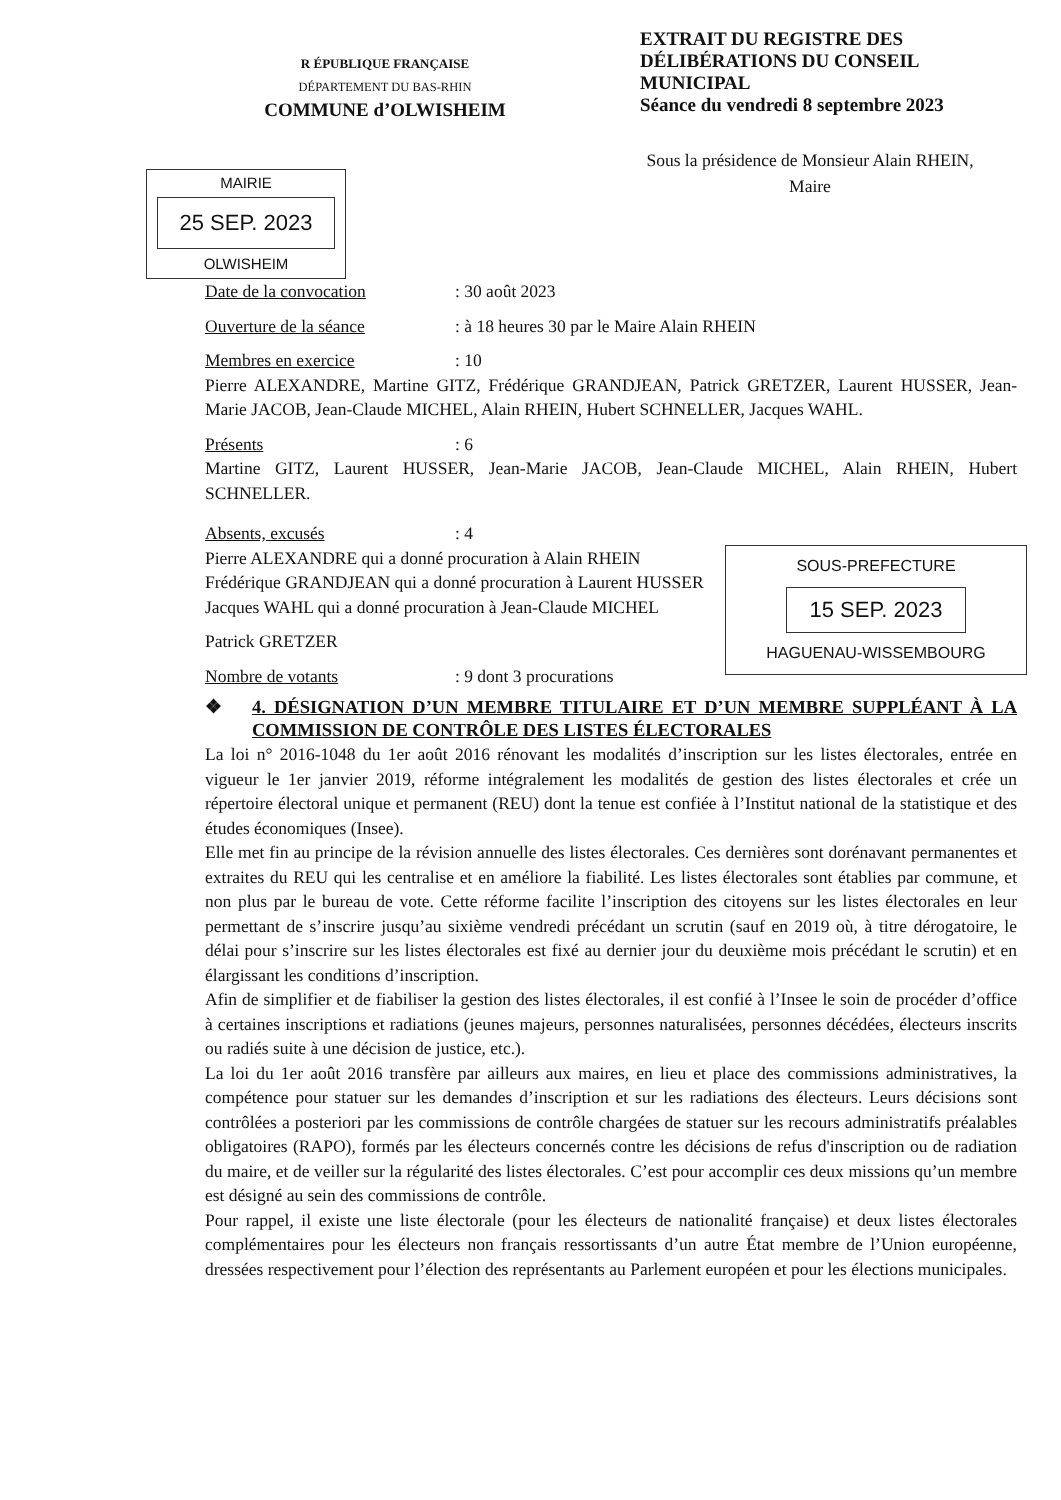R ÉPUBLIQUE FRANÇAISE
DÉPARTEMENT DU BAS-RHIN
COMMUNE d’OLWISHEIM
EXTRAIT DU REGISTRE DES
DÉLIBÉRATIONS DU CONSEIL
MUNICIPAL
Séance du vendredi 8 septembre 2023
Sous la présidence de Monsieur Alain RHEIN,
Maire
MAIRIE
25 SEP. 2023
OLWISHEIM
Date de la convocation: 30 août 2023
Ouverture de la séance: à 18 heures 30 par le Maire Alain RHEIN
Membres en exercice: 10
Pierre ALEXANDRE, Martine GITZ, Frédérique GRANDJEAN, Patrick GRETZER, Laurent HUSSER, Jean-Marie JACOB, Jean-Claude MICHEL, Alain RHEIN, Hubert SCHNELLER, Jacques WAHL.
Présents: 6
Martine GITZ, Laurent HUSSER, Jean-Marie JACOB, Jean-Claude MICHEL, Alain RHEIN, Hubert SCHNELLER.
SOUS-PREFECTURE
15 SEP. 2023
HAGUENAU-WISSEMBOURG
Absents, excusés: 4
Pierre ALEXANDRE qui a donné procuration à Alain RHEIN
Frédérique GRANDJEAN qui a donné procuration à Laurent HUSSER
Jacques WAHL qui a donné procuration à Jean-Claude MICHEL
Patrick GRETZER
Nombre de votants: 9 dont 3 procurations
❖ 4. DÉSIGNATION D’UN MEMBRE TITULAIRE ET D’UN MEMBRE SUPPLÉANT À LA COMMISSION DE CONTRÔLE DES LISTES ÉLECTORALES
La loi n° 2016-1048 du 1er août 2016 rénovant les modalités d’inscription sur les listes électorales, entrée en vigueur le 1er janvier 2019, réforme intégralement les modalités de gestion des listes électorales et crée un répertoire électoral unique et permanent (REU) dont la tenue est confiée à l’Institut national de la statistique et des études économiques (Insee).
Elle met fin au principe de la révision annuelle des listes électorales. Ces dernières sont dorénavant permanentes et extraites du REU qui les centralise et en améliore la fiabilité. Les listes électorales sont établies par commune, et non plus par le bureau de vote. Cette réforme facilite l’inscription des citoyens sur les listes électorales en leur permettant de s’inscrire jusqu’au sixième vendredi précédant un scrutin (sauf en 2019 où, à titre dérogatoire, le délai pour s’inscrire sur les listes électorales est fixé au dernier jour du deuxième mois précédant le scrutin) et en élargissant les conditions d’inscription.
Afin de simplifier et de fiabiliser la gestion des listes électorales, il est confié à l’Insee le soin de procéder d’office à certaines inscriptions et radiations (jeunes majeurs, personnes naturalisées, personnes décédées, électeurs inscrits ou radiés suite à une décision de justice, etc.).
La loi du 1er août 2016 transfère par ailleurs aux maires, en lieu et place des commissions administratives, la compétence pour statuer sur les demandes d’inscription et sur les radiations des électeurs. Leurs décisions sont contrôlées a posteriori par les commissions de contrôle chargées de statuer sur les recours administratifs préalables obligatoires (RAPO), formés par les électeurs concernés contre les décisions de refus d'inscription ou de radiation du maire, et de veiller sur la régularité des listes électorales. C’est pour accomplir ces deux missions qu’un membre est désigné au sein des commissions de contrôle.
Pour rappel, il existe une liste électorale (pour les électeurs de nationalité française) et deux listes électorales complémentaires pour les électeurs non français ressortissants d’un autre État membre de l’Union européenne, dressées respectivement pour l’élection des représentants au Parlement européen et pour les élections municipales.